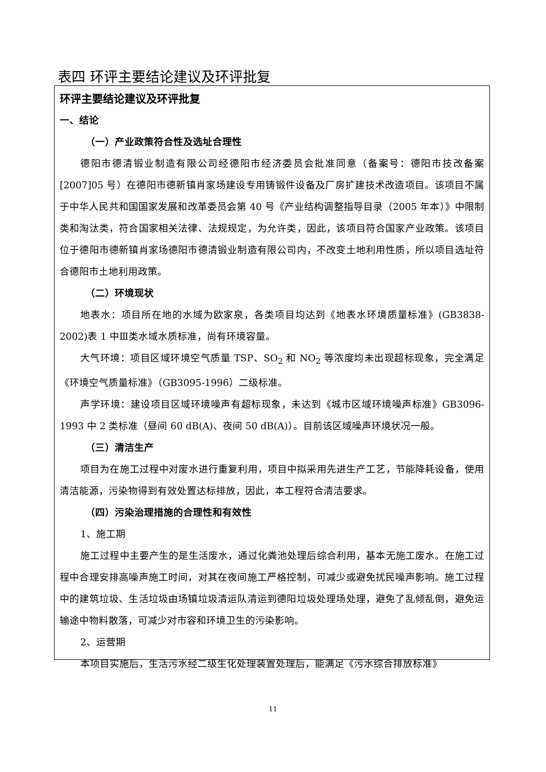表四 环评主要结论建议及环评批复
环评主要结论建议及环评批复
一、结论
（一）产业政策符合性及选址合理性
德阳市德清锻业制造有限公司经德阳市经济委员会批准同意（备案号：德阳市技改备案[2007]05 号）在德阳市德新镇肖家场建设专用铸锻件设备及厂房扩建技术改造项目。该项目不属于中华人民共和国国家发展和改革委员会第 40 号《产业结构调整指导目录（2005 年本）》中限制类和淘汰类，符合国家相关法律、法规规定，为允许类，因此，该项目符合国家产业政策。该项目位于德阳市德新镇肖家场德阳市德清锻业制造有限公司内，不改变土地利用性质，所以项目选址符合德阳市土地利用政策。
（二）环境现状
地表水：项目所在地的水域为欧家泉，各类项目均达到《地表水环境质量标准》(GB3838-2002)表 1 中Ⅲ类水域水质标准，尚有环境容量。
大气环境：项目区域环境空气质量 TSP、SO<sub>2</sub> 和 NO<sub>2</sub> 等浓度均未出现超标现象，完全满足《环境空气质量标准》（GB3095-1996）二级标准。
声学环境：建设项目区域环境噪声有超标现象，未达到《城市区域环境噪声标准》GB3096-1993 中 2 类标准（昼间 60 dB(A)、夜间 50 dB(A)）。目前该区域噪声环境状况一般。
（三）清洁生产
项目为在施工过程中对废水进行重复利用，项目中拟采用先进生产工艺，节能降耗设备，使用清洁能源，污染物得到有效处置达标排放，因此，本工程符合清洁要求。
（四）污染治理措施的合理性和有效性
1、施工期
施工过程中主要产生的是生活废水，通过化粪池处理后综合利用，基本无施工废水。在施工过程中合理安排高噪声施工时间，对其在夜间施工严格控制，可减少或避免扰民噪声影响。施工过程中的建筑垃圾、生活垃圾由场镇垃圾清运队清运到德阳垃圾处理场处理，避免了乱倾乱倒，避免运输途中物料散落，可减少对市容和环境卫生的污染影响。
2、运营期
本项目实施后，生活污水经二级生化处理装置处理后，能满足《污水综合排放标准》
11